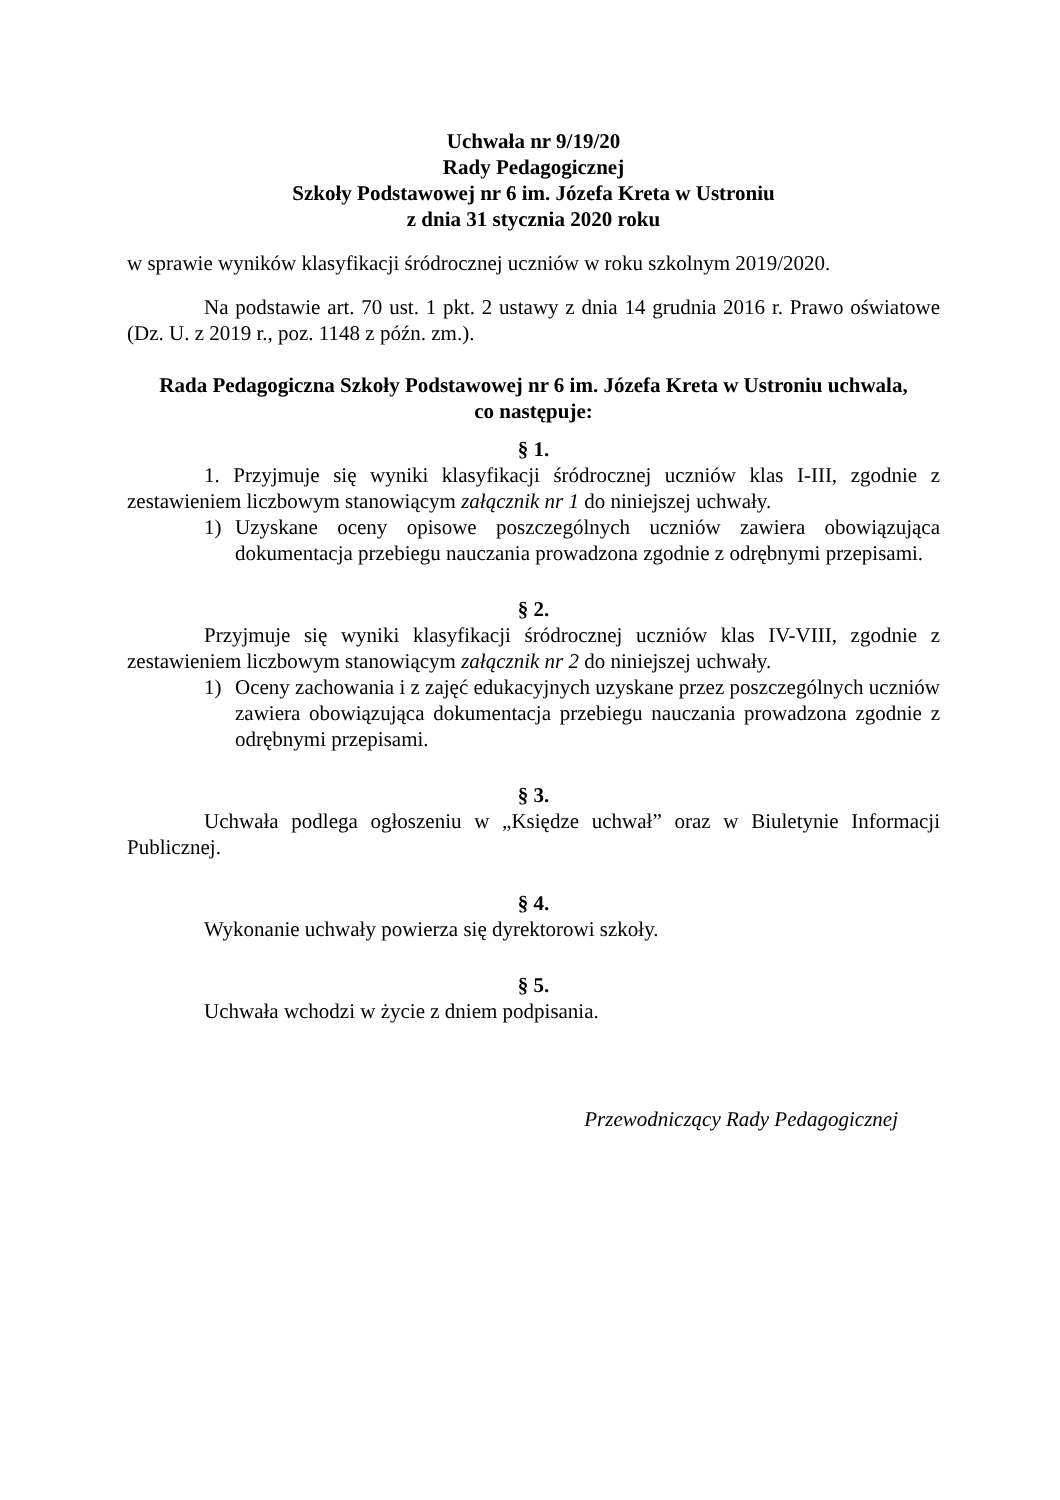Uchwała nr 9/19/20
Rady Pedagogicznej
Szkoły Podstawowej nr 6 im. Józefa Kreta w Ustroniu
z dnia 31 stycznia 2020 roku
w sprawie wyników klasyfikacji śródrocznej uczniów w roku szkolnym 2019/2020.
Na podstawie art. 70 ust. 1 pkt. 2 ustawy z dnia 14 grudnia 2016 r. Prawo oświatowe (Dz. U. z 2019 r., poz. 1148 z późn. zm.).
Rada Pedagogiczna Szkoły Podstawowej nr 6 im. Józefa Kreta w Ustroniu uchwala,
co następuje:
§ 1.
1. Przyjmuje się wyniki klasyfikacji śródrocznej uczniów klas I-III, zgodnie z zestawieniem liczbowym stanowiącym załącznik nr 1 do niniejszej uchwały.
1) Uzyskane oceny opisowe poszczególnych uczniów zawiera obowiązująca dokumentacja przebiegu nauczania prowadzona zgodnie z odrębnymi przepisami.
§ 2.
Przyjmuje się wyniki klasyfikacji śródrocznej uczniów klas IV-VIII, zgodnie z zestawieniem liczbowym stanowiącym załącznik nr 2 do niniejszej uchwały.
1) Oceny zachowania i z zajęć edukacyjnych uzyskane przez poszczególnych uczniów zawiera obowiązująca dokumentacja przebiegu nauczania prowadzona zgodnie z odrębnymi przepisami.
§ 3.
Uchwała podlega ogłoszeniu w „Księdze uchwał” oraz w Biuletynie Informacji Publicznej.
§ 4.
Wykonanie uchwały powierza się dyrektorowi szkoły.
§ 5.
Uchwała wchodzi w życie z dniem podpisania.
Przewodniczący Rady Pedagogicznej